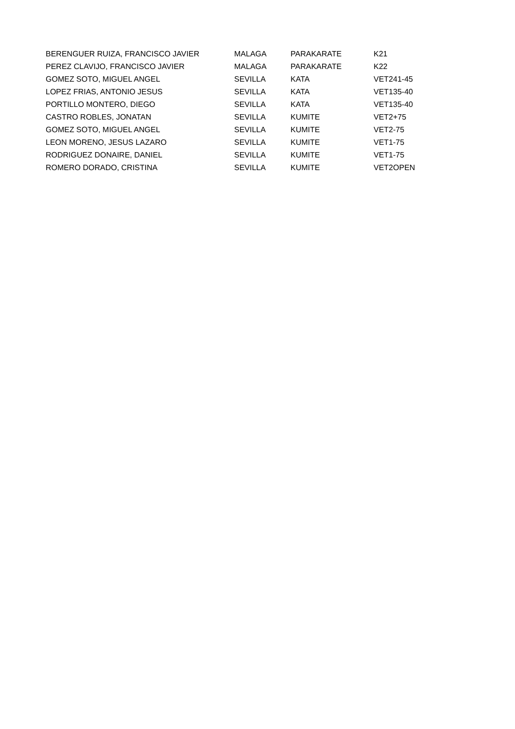| BERENGUER RUIZA, FRANCISCO JAVIER | MALAGA | PARAKARATE | K21 |
| PEREZ CLAVIJO, FRANCISCO JAVIER | MALAGA | PARAKARATE | K22 |
| GOMEZ SOTO, MIGUEL ANGEL | SEVILLA | KATA | VET241-45 |
| LOPEZ FRIAS, ANTONIO JESUS | SEVILLA | KATA | VET135-40 |
| PORTILLO MONTERO, DIEGO | SEVILLA | KATA | VET135-40 |
| CASTRO ROBLES, JONATAN | SEVILLA | KUMITE | VET2+75 |
| GOMEZ SOTO, MIGUEL ANGEL | SEVILLA | KUMITE | VET2-75 |
| LEON MORENO, JESUS LAZARO | SEVILLA | KUMITE | VET1-75 |
| RODRIGUEZ DONAIRE, DANIEL | SEVILLA | KUMITE | VET1-75 |
| ROMERO DORADO, CRISTINA | SEVILLA | KUMITE | VET2OPEN |